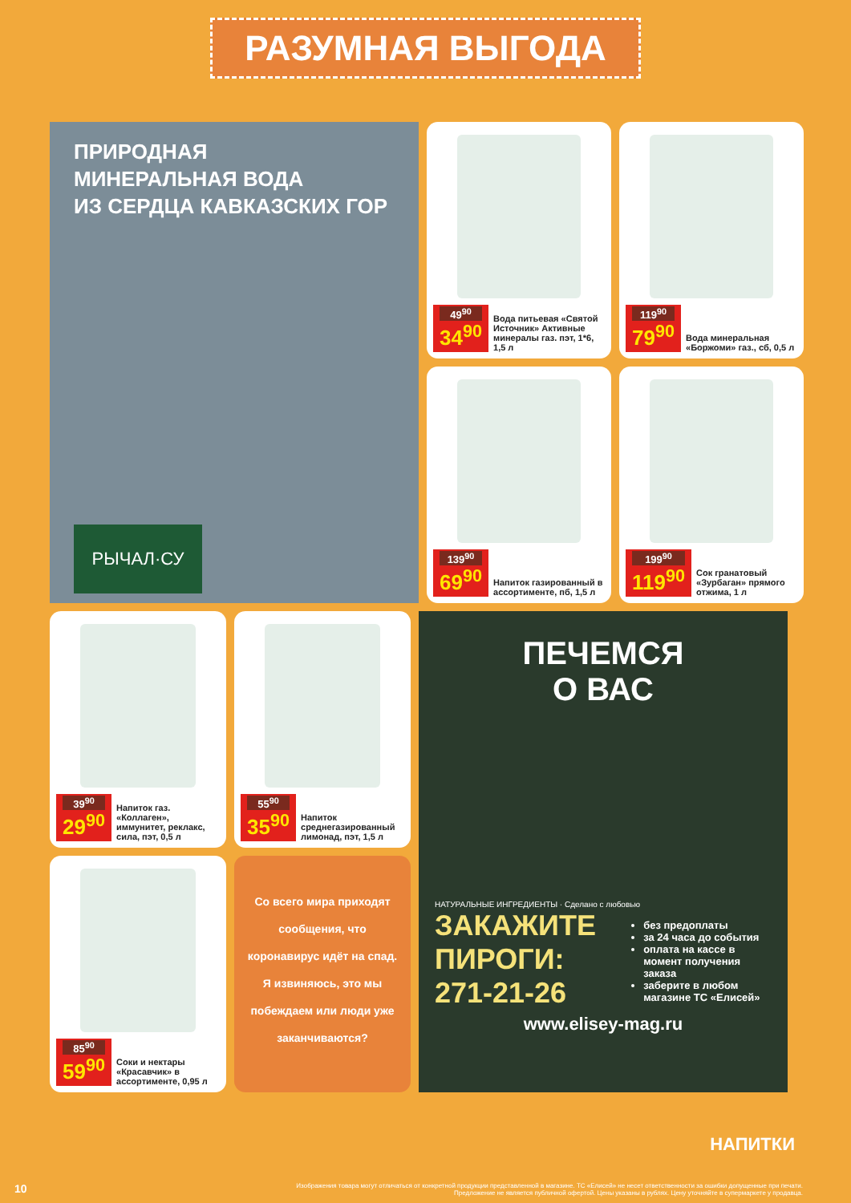РАЗУМНАЯ ВЫГОДА
ПРИРОДНАЯ
МИНЕРАЛЬНАЯ ВОДА
ИЗ СЕРДЦА КАВКАЗСКИХ ГОР
РЫЧАЛ·СУ
49<sup>90</sup>
34<sup>90</sup>
Вода питьевая «Святой Источник» Активные минералы газ. пэт, 1*6, 1,5 л
119<sup>90</sup>
79<sup>90</sup>
Вода минеральная «Боржоми» газ., сб, 0,5 л
139<sup>90</sup>
69<sup>90</sup>
Напиток газированный в ассортименте, пб, 1,5 л
199<sup>90</sup>
119<sup>90</sup>
Сок гранатовый «Зурбаган» прямого отжима, 1 л
39<sup>90</sup>
29<sup>90</sup>
Напиток газ. «Коллаген», иммунитет, реклакс, сила, пэт, 0,5 л
55<sup>90</sup>
35<sup>90</sup>
Напиток среднегазированный лимонад, пэт, 1,5 л
ПЕЧЕМСЯ
О ВАС
НАТУРАЛЬНЫЕ ИНГРЕДИЕНТЫ · Сделано с любовью
ЗАКАЖИТЕ ПИРОГИ:
271-21-26
без предоплаты
за 24 часа до события
оплата на кассе в момент получения заказа
заберите в любом магазине ТС «Елисей»
www.elisey-mag.ru
85<sup>90</sup>
59<sup>90</sup>
Соки и нектары «Красавчик» в ассортименте, 0,95 л
Со всего мира приходят сообщения, что коронавирус идёт на спад. Я извиняюсь, это мы побеждаем или люди уже заканчиваются?
НАПИТКИ
10 Изображения товара могут отличаться от конкретной продукции представленной в магазине. ТС «Елисей» не несет ответственности за ошибки допущенные при печати.
Предложение не является публичной офертой. Цены указаны в рублях. Цену уточняйте в супермаркете у продавца.